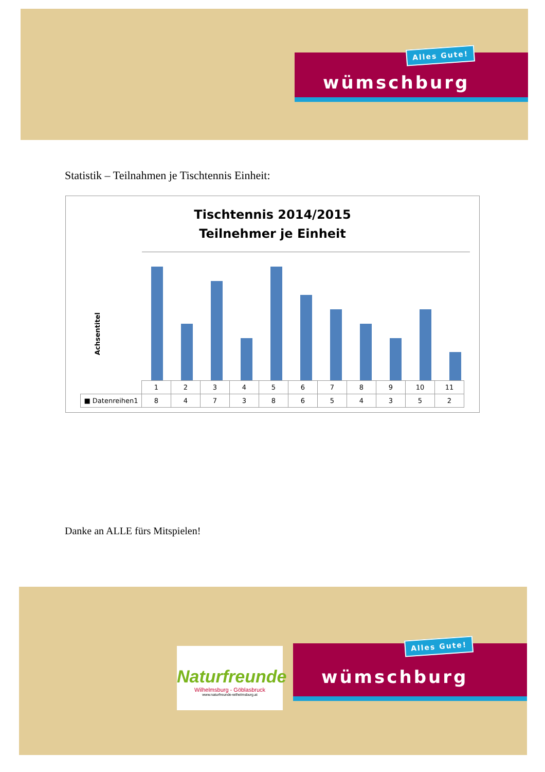wümschburg
Alles Gute!
Statistik – Teilnahmen je Tischtennis Einheit:
Tischtennis 2014/2015
Teilnehmer je Einheit
Achsentitel
| | 1 | 2 | 3 | 4 | 5 | 6 | 7 | 8 | 9 | 10 | 11 |
| ■ Datenreihen1 | 8 | 4 | 7 | 3 | 8 | 6 | 5 | 4 | 3 | 5 | 2 |
Danke an ALLE fürs Mitspielen!
Naturfreunde
Wilhelmsburg - Göblasbruck
www.naturfreunde-wilhelmsburg.at
wümschburg
Alles Gute!